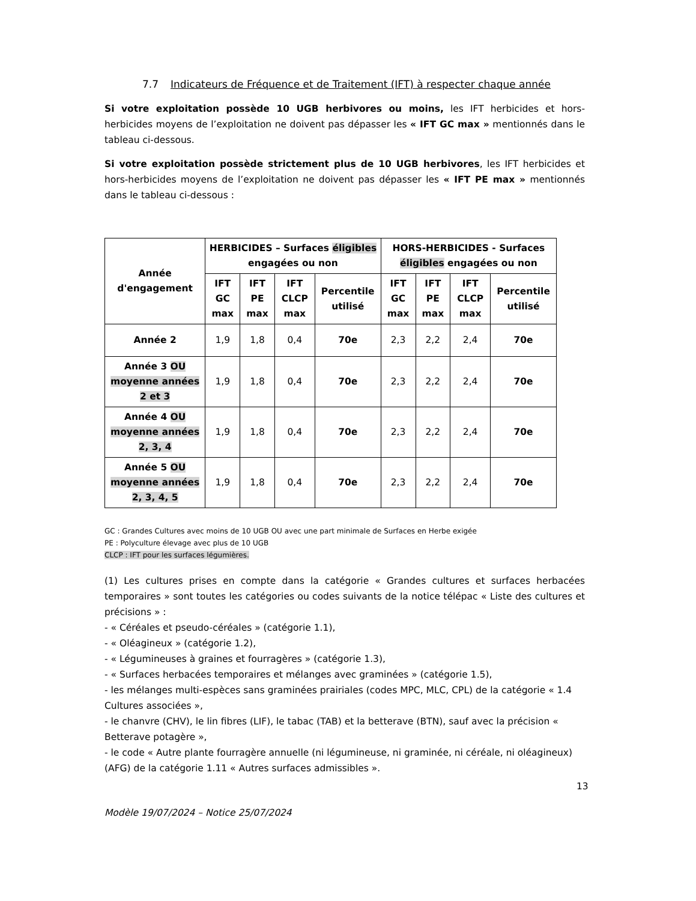7.7 Indicateurs de Fréquence et de Traitement (IFT) à respecter chaque année
Si votre exploitation possède 10 UGB herbivores ou moins, les IFT herbicides et hors-herbicides moyens de l’exploitation ne doivent pas dépasser les « IFT GC max » mentionnés dans le tableau ci-dessous.
Si votre exploitation possède strictement plus de 10 UGB herbivores, les IFT herbicides et hors-herbicides moyens de l’exploitation ne doivent pas dépasser les « IFT PE max » mentionnés dans le tableau ci-dessous :
| Année d'engagement | HERBICIDES – Surfaces éligibles engagées ou non | | | | HORS-HERBICIDES - Surfaces éligibles engagées ou non | | | |
| --- | --- | --- | --- | --- | --- | --- | --- | --- |
| | IFT GC max | IFT PE max | IFT CLCP max | Percentile utilisé | IFT GC max | IFT PE max | IFT CLCP max | Percentile utilisé |
| Année 2 | 1,9 | 1,8 | 0,4 | 70e | 2,3 | 2,2 | 2,4 | 70e |
| Année 3 OU moyenne années 2 et 3 | 1,9 | 1,8 | 0,4 | 70e | 2,3 | 2,2 | 2,4 | 70e |
| Année 4 OU moyenne années 2, 3, 4 | 1,9 | 1,8 | 0,4 | 70e | 2,3 | 2,2 | 2,4 | 70e |
| Année 5 OU moyenne années 2, 3, 4, 5 | 1,9 | 1,8 | 0,4 | 70e | 2,3 | 2,2 | 2,4 | 70e |
GC : Grandes Cultures avec moins de 10 UGB OU avec une part minimale de Surfaces en Herbe exigée
PE : Polyculture élevage avec plus de 10 UGB
CLCP : IFT pour les surfaces légumières.
(1) Les cultures prises en compte dans la catégorie « Grandes cultures et surfaces herbacées temporaires » sont toutes les catégories ou codes suivants de la notice télépac « Liste des cultures et précisions » :
- « Céréales et pseudo-céréales » (catégorie 1.1),
- « Oléagineux » (catégorie 1.2),
- « Légumineuses à graines et fourragères » (catégorie 1.3),
- « Surfaces herbacées temporaires et mélanges avec graminées » (catégorie 1.5),
- les mélanges multi-espèces sans graminées prairiales (codes MPC, MLC, CPL) de la catégorie « 1.4 Cultures associées »,
- le chanvre (CHV), le lin fibres (LIF), le tabac (TAB) et la betterave (BTN), sauf avec la précision « Betterave potagère »,
- le code « Autre plante fourragère annuelle (ni légumineuse, ni graminée, ni céréale, ni oléagineux) (AFG) de la catégorie 1.11 « Autres surfaces admissibles ».
13
Modèle 19/07/2024 – Notice 25/07/2024